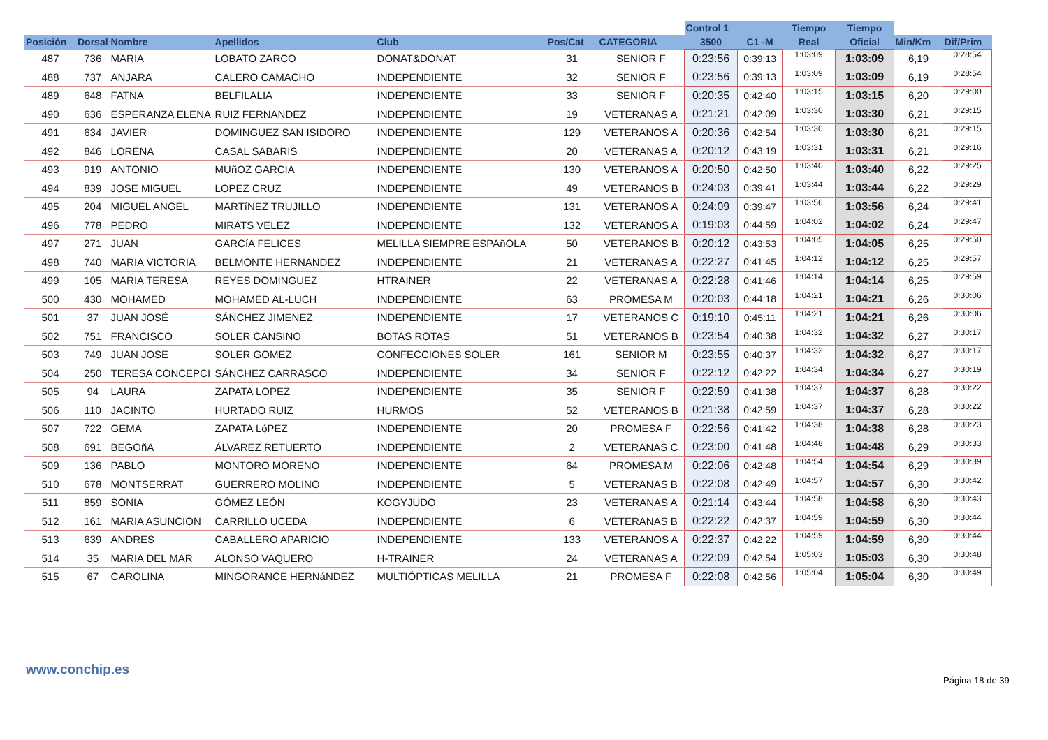| | | | | | | | Control 1 | | Tiempo | Tiempo | | |
| --- | --- | --- | --- | --- | --- | --- | --- | --- | --- | --- | --- | --- |
| Posición | Dorsal | Nombre | Apellidos | Club | Pos/Cat | CATEGORIA | 3500 | C1 -M | Real | Oficial | Min/Km | Dif/Prim |
| 487 | 736 | MARIA | LOBATO ZARCO | DONAT&DONAT | 31 | SENIOR F | 0:23:56 | 0:39:13 | 1:03:09 | 1:03:09 | 6,19 | 0:28:54 |
| 488 | 737 | ANJARA | CALERO CAMACHO | INDEPENDIENTE | 32 | SENIOR F | 0:23:56 | 0:39:13 | 1:03:09 | 1:03:09 | 6,19 | 0:28:54 |
| 489 | 648 | FATNA | BELFILALIA | INDEPENDIENTE | 33 | SENIOR F | 0:20:35 | 0:42:40 | 1:03:15 | 1:03:15 | 6,20 | 0:29:00 |
| 490 | 636 | ESPERANZA ELENA | RUIZ FERNANDEZ | INDEPENDIENTE | 19 | VETERANAS A | 0:21:21 | 0:42:09 | 1:03:30 | 1:03:30 | 6,21 | 0:29:15 |
| 491 | 634 | JAVIER | DOMINGUEZ SAN ISIDORO | INDEPENDIENTE | 129 | VETERANOS A | 0:20:36 | 0:42:54 | 1:03:30 | 1:03:30 | 6,21 | 0:29:15 |
| 492 | 846 | LORENA | CASAL SABARIS | INDEPENDIENTE | 20 | VETERANAS A | 0:20:12 | 0:43:19 | 1:03:31 | 1:03:31 | 6,21 | 0:29:16 |
| 493 | 919 | ANTONIO | MUñOZ GARCIA | INDEPENDIENTE | 130 | VETERANOS A | 0:20:50 | 0:42:50 | 1:03:40 | 1:03:40 | 6,22 | 0:29:25 |
| 494 | 839 | JOSE MIGUEL | LOPEZ CRUZ | INDEPENDIENTE | 49 | VETERANOS B | 0:24:03 | 0:39:41 | 1:03:44 | 1:03:44 | 6,22 | 0:29:29 |
| 495 | 204 | MIGUEL ANGEL | MARTíNEZ TRUJILLO | INDEPENDIENTE | 131 | VETERANOS A | 0:24:09 | 0:39:47 | 1:03:56 | 1:03:56 | 6,24 | 0:29:41 |
| 496 | 778 | PEDRO | MIRATS VELEZ | INDEPENDIENTE | 132 | VETERANOS A | 0:19:03 | 0:44:59 | 1:04:02 | 1:04:02 | 6,24 | 0:29:47 |
| 497 | 271 | JUAN | GARCíA FELICES | MELILLA SIEMPRE ESPAñOLA | 50 | VETERANOS B | 0:20:12 | 0:43:53 | 1:04:05 | 1:04:05 | 6,25 | 0:29:50 |
| 498 | 740 | MARIA VICTORIA | BELMONTE HERNANDEZ | INDEPENDIENTE | 21 | VETERANAS A | 0:22:27 | 0:41:45 | 1:04:12 | 1:04:12 | 6,25 | 0:29:57 |
| 499 | 105 | MARIA TERESA | REYES DOMINGUEZ | HTRAINER | 22 | VETERANAS A | 0:22:28 | 0:41:46 | 1:04:14 | 1:04:14 | 6,25 | 0:29:59 |
| 500 | 430 | MOHAMED | MOHAMED AL-LUCH | INDEPENDIENTE | 63 | PROMESA M | 0:20:03 | 0:44:18 | 1:04:21 | 1:04:21 | 6,26 | 0:30:06 |
| 501 | 37 | JUAN JOSÉ | SÁNCHEZ JIMENEZ | INDEPENDIENTE | 17 | VETERANOS C | 0:19:10 | 0:45:11 | 1:04:21 | 1:04:21 | 6,26 | 0:30:06 |
| 502 | 751 | FRANCISCO | SOLER CANSINO | BOTAS ROTAS | 51 | VETERANOS B | 0:23:54 | 0:40:38 | 1:04:32 | 1:04:32 | 6,27 | 0:30:17 |
| 503 | 749 | JUAN JOSE | SOLER GOMEZ | CONFECCIONES SOLER | 161 | SENIOR M | 0:23:55 | 0:40:37 | 1:04:32 | 1:04:32 | 6,27 | 0:30:17 |
| 504 | 250 | TERESA CONCEPCI | SÁNCHEZ CARRASCO | INDEPENDIENTE | 34 | SENIOR F | 0:22:12 | 0:42:22 | 1:04:34 | 1:04:34 | 6,27 | 0:30:19 |
| 505 | 94 | LAURA | ZAPATA LOPEZ | INDEPENDIENTE | 35 | SENIOR F | 0:22:59 | 0:41:38 | 1:04:37 | 1:04:37 | 6,28 | 0:30:22 |
| 506 | 110 | JACINTO | HURTADO RUIZ | HURMOS | 52 | VETERANOS B | 0:21:38 | 0:42:59 | 1:04:37 | 1:04:37 | 6,28 | 0:30:22 |
| 507 | 722 | GEMA | ZAPATA LóPEZ | INDEPENDIENTE | 20 | PROMESA F | 0:22:56 | 0:41:42 | 1:04:38 | 1:04:38 | 6,28 | 0:30:23 |
| 508 | 691 | BEGOñA | ÁLVAREZ RETUERTO | INDEPENDIENTE | 2 | VETERANAS C | 0:23:00 | 0:41:48 | 1:04:48 | 1:04:48 | 6,29 | 0:30:33 |
| 509 | 136 | PABLO | MONTORO MORENO | INDEPENDIENTE | 64 | PROMESA M | 0:22:06 | 0:42:48 | 1:04:54 | 1:04:54 | 6,29 | 0:30:39 |
| 510 | 678 | MONTSERRAT | GUERRERO MOLINO | INDEPENDIENTE | 5 | VETERANAS B | 0:22:08 | 0:42:49 | 1:04:57 | 1:04:57 | 6,30 | 0:30:42 |
| 511 | 859 | SONIA | GÓMEZ LEÓN | KOGYJUDO | 23 | VETERANAS A | 0:21:14 | 0:43:44 | 1:04:58 | 1:04:58 | 6,30 | 0:30:43 |
| 512 | 161 | MARIA ASUNCION | CARRILLO UCEDA | INDEPENDIENTE | 6 | VETERANAS B | 0:22:22 | 0:42:37 | 1:04:59 | 1:04:59 | 6,30 | 0:30:44 |
| 513 | 639 | ANDRES | CABALLERO APARICIO | INDEPENDIENTE | 133 | VETERANOS A | 0:22:37 | 0:42:22 | 1:04:59 | 1:04:59 | 6,30 | 0:30:44 |
| 514 | 35 | MARIA DEL MAR | ALONSO VAQUERO | H-TRAINER | 24 | VETERANAS A | 0:22:09 | 0:42:54 | 1:05:03 | 1:05:03 | 6,30 | 0:30:48 |
| 515 | 67 | CAROLINA | MINGORANCE HERNáNDEZ | MULTIÓPTICAS MELILLA | 21 | PROMESA F | 0:22:08 | 0:42:56 | 1:05:04 | 1:05:04 | 6,30 | 0:30:49 |
www.conchip.es
Página 18 de 39